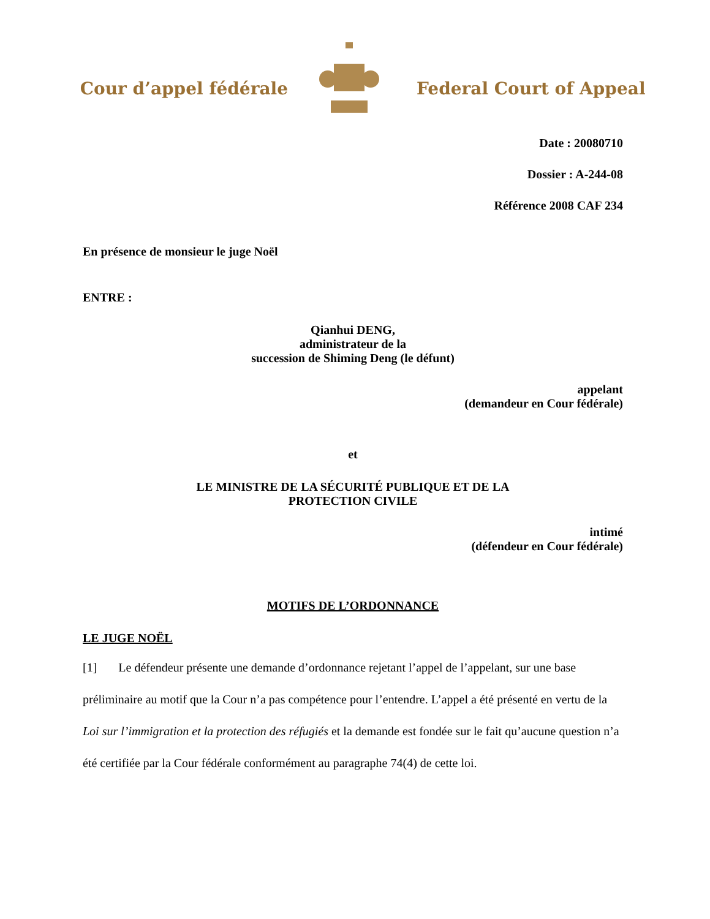Cour d’appel fédérale Federal Court of Appeal
Date : 20080710
Dossier : A-244-08
Référence 2008 CAF 234
En présence de monsieur le juge Noël
ENTRE :
Qianhui DENG,
administrateur de la
succession de Shiming Deng (le défunt)
appelant
(demandeur en Cour fédérale)
et
LE MINISTRE DE LA SÉCURITÉ PUBLIQUE ET DE LA
PROTECTION CIVILE
intimé
(défendeur en Cour fédérale)
MOTIFS DE L’ORDONNANCE
LE JUGE NOËL
[1] Le défendeur présente une demande d’ordonnance rejetant l’appel de l’appelant, sur une base préliminaire au motif que la Cour n’a pas compétence pour l’entendre. L’appel a été présenté en vertu de la Loi sur l’immigration et la protection des réfugiés et la demande est fondée sur le fait qu’aucune question n’a été certifiée par la Cour fédérale conformément au paragraphe 74(4) de cette loi.